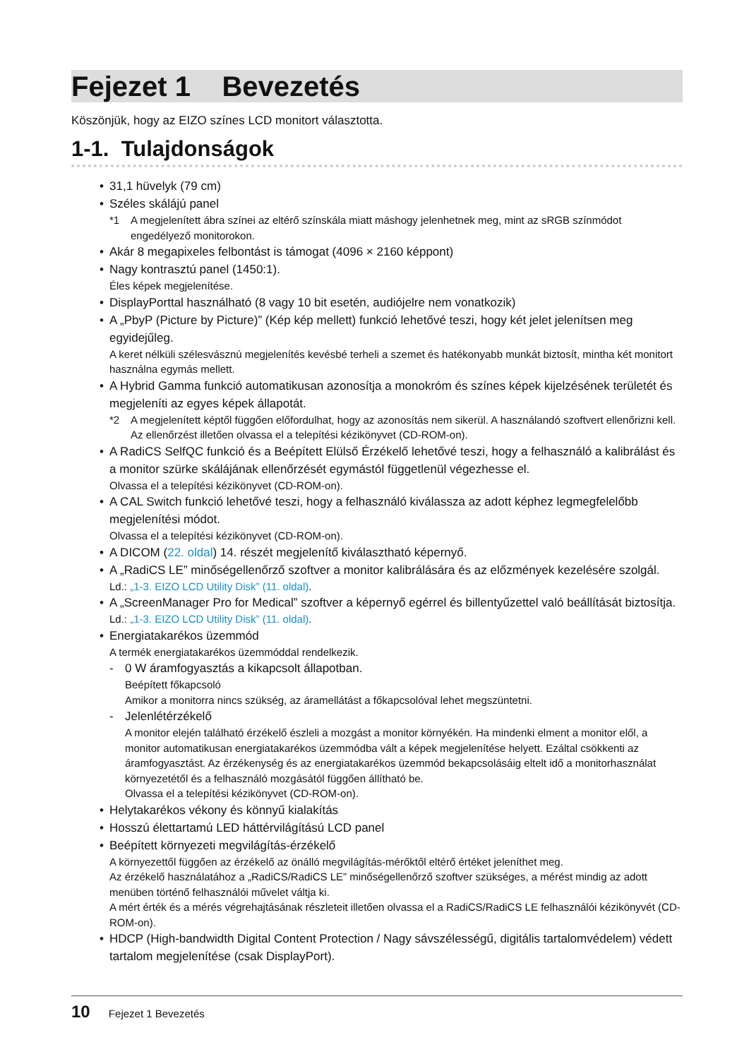Fejezet 1 Bevezetés
Köszönjük, hogy az EIZO színes LCD monitort választotta.
1-1. Tulajdonságok
• 31,1 hüvelyk (79 cm)
• Széles skálájú panel
*1 A megjelenített ábra színei az eltérő színskála miatt máshogy jelenhetnek meg, mint az sRGB színmódot engedélyező monitorokon.
• Akár 8 megapixeles felbontást is támogat (4096 × 2160 képpont)
• Nagy kontrasztú panel (1450:1).
Éles képek megjelenítése.
• DisplayPorttal használható (8 vagy 10 bit esetén, audiójelre nem vonatkozik)
• A „PbyP (Picture by Picture)” (Kép kép mellett) funkció lehetővé teszi, hogy két jelet jelenítsen meg egyidejűleg.
A keret nélküli szélesvásznú megjelenítés kevésbé terheli a szemet és hatékonyabb munkát biztosít, mintha két monitort használna egymás mellett.
• A Hybrid Gamma funkció automatikusan azonosítja a monokróm és színes képek kijelzésének területét és megjeleníti az egyes képek állapotát.
*2 A megjelenített képtől függően előfordulhat, hogy az azonosítás nem sikerül. A használandó szoftvert ellenőrizni kell. Az ellenőrzést illetően olvassa el a telepítési kézikönyvet (CD-ROM-on).
• A RadiCS SelfQC funkció és a Beépített Elülső Érzékelő lehetővé teszi, hogy a felhasználó a kalibrálást és a monitor szürke skálájának ellenőrzését egymástól függetlenül végezhesse el.
Olvassa el a telepítési kézikönyvet (CD-ROM-on).
• A CAL Switch funkció lehetővé teszi, hogy a felhasználó kiválassza az adott képhez legmegfelelőbb megjelenítési módot.
Olvassa el a telepítési kézikönyvet (CD-ROM-on).
• A DICOM (22. oldal) 14. részét megjelenítő kiválasztható képernyő.
• A „RadiCS LE” minőségellenőrző szoftver a monitor kalibrálására és az előzmények kezelésére szolgál.
Ld.: „1-3. EIZO LCD Utility Disk” (11. oldal).
• A „ScreenManager Pro for Medical” szoftver a képernyő egérrel és billentyűzettel való beállítását biztosítja.
Ld.: „1-3. EIZO LCD Utility Disk” (11. oldal).
• Energiatakarékos üzemmód
A termék energiatakarékos üzemmóddal rendelkezik.
-
0 W áramfogyasztás a kikapcsolt állapotban.
Beépített főkapcsoló
Amikor a monitorra nincs szükség, az áramellátást a főkapcsolóval lehet megszüntetni.
-
Jelenlétérzékelő
A monitor elején található érzékelő észleli a mozgást a monitor környékén. Ha mindenki elment a monitor elől, a monitor automatikusan energiatakarékos üzemmódba vált a képek megjelenítése helyett. Ezáltal csökkenti az áramfogyasztást. Az érzékenység és az energiatakarékos üzemmód bekapcsolásáig eltelt idő a monitorhasználat környezetétől és a felhasználó mozgásától függően állítható be.
Olvassa el a telepítési kézikönyvet (CD-ROM-on).
• Helytakarékos vékony és könnyű kialakítás
• Hosszú élettartamú LED háttérvilágítású LCD panel
• Beépített környezeti megvilágítás-érzékelő
A környezettől függően az érzékelő az önálló megvilágítás-mérőktől eltérő értéket jeleníthet meg.
Az érzékelő használatához a „RadiCS/RadiCS LE” minőségellenőrző szoftver szükséges, a mérést mindig az adott menüben történő felhasználói művelet váltja ki.
A mért érték és a mérés végrehajtásának részleteit illetően olvassa el a RadiCS/RadiCS LE felhasználói kézikönyvét (CD-ROM-on).
• HDCP (High-bandwidth Digital Content Protection / Nagy sávszélességű, digitális tartalomvédelem) védett tartalom megjelenítése (csak DisplayPort).
10 Fejezet 1 Bevezetés